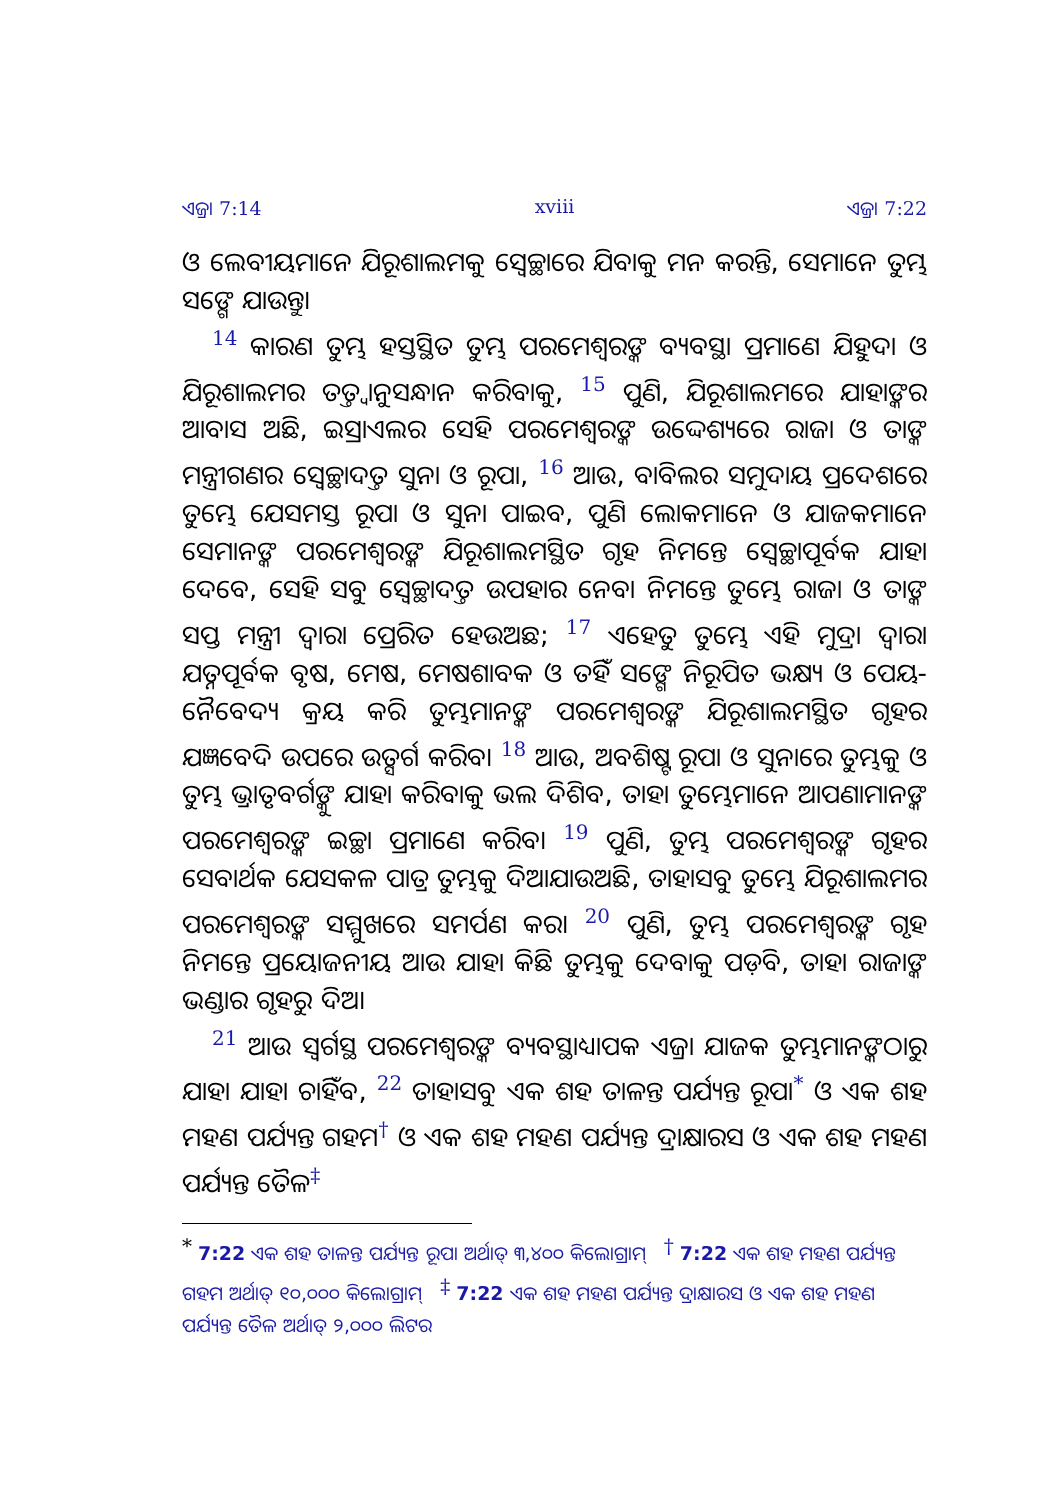ଏଜ୍ରା 7:14 xviii ଏଜ୍ରା 7:22
ଓ ଲେବୀୟମାନେ ଯିରୂଶାଲମକୁ ସ୍ୱେଚ୍ଛାରେ ଯିବାକୁ ମନ କରନ୍ତି, ସେମାନେ ତୁମ୍ଭ ସଙ୍ଗେ ଯାଉନ୍ତୁ।
<sup>14</sup> କାରଣ ତୁମ୍ଭ ହସ୍ତସ୍ଥିତ ତୁମ୍ଭ ପରମେଶ୍ୱରଙ୍କ ବ୍ୟବସ୍ଥା ପ୍ରମାଣେ ଯିହୁଦା ଓ ଯିରୂଶାଲମର ତତ୍ତ୍ୱାନୁସନ୍ଧାନ କରିବାକୁ, <sup>15</sup> ପୁଣି, ଯିରୂଶାଲମରେ ଯାହାଙ୍କର ଆବାସ ଅଛି, ଇସ୍ରାଏଲର ସେହି ପରମେଶ୍ୱରଙ୍କ ଉଦ୍ଦେଶ୍ୟରେ ରାଜା ଓ ତାଙ୍କ ମନ୍ତ୍ରୀଗଣର ସ୍ୱେଚ୍ଛାଦତ୍ତ ସୁନା ଓ ରୂପା, <sup>16</sup> ଆଉ, ବାବିଲର ସମୁଦାୟ ପ୍ରଦେଶରେ ତୁମ୍ଭେ ଯେସମସ୍ତ ରୂପା ଓ ସୁନା ପାଇବ, ପୁଣି ଲୋକମାନେ ଓ ଯାଜକମାନେ ସେମାନଙ୍କ ପରମେଶ୍ୱରଙ୍କ ଯିରୂଶାଲମସ୍ଥିତ ଗୃହ ନିମନ୍ତେ ସ୍ୱେଚ୍ଛାପୂର୍ବକ ଯାହା ଦେବେ, ସେହି ସବୁ ସ୍ୱେଚ୍ଛାଦତ୍ତ ଉପହାର ନେବା ନିମନ୍ତେ ତୁମ୍ଭେ ରାଜା ଓ ତାଙ୍କ ସପ୍ତ ମନ୍ତ୍ରୀ ଦ୍ୱାରା ପ୍ରେରିତ ହେଉଅଛ; <sup>17</sup> ଏହେତୁ ତୁମ୍ଭେ ଏହି ମୁଦ୍ରା ଦ୍ୱାରା ଯତ୍ନପୂର୍ବକ ବୃଷ, ମେଷ, ମେଷଶାବକ ଓ ତହିଁ ସଙ୍ଗେ ନିରୂପିତ ଭକ୍ଷ୍ୟ ଓ ପେୟ-ନୈବେଦ୍ୟ କ୍ରୟ କରି ତୁମ୍ଭମାନଙ୍କ ପରମେଶ୍ୱରଙ୍କ ଯିରୂଶାଲମସ୍ଥିତ ଗୃହର ଯଜ୍ଞବେଦି ଉପରେ ଉତ୍ସର୍ଗ କରିବ। <sup>18</sup> ଆଉ, ଅବଶିଷ୍ଟ ରୂପା ଓ ସୁନାରେ ତୁମ୍ଭକୁ ଓ ତୁମ୍ଭ ଭ୍ରାତୃବର୍ଗଙ୍କୁ ଯାହା କରିବାକୁ ଭଲ ଦିଶିବ, ତାହା ତୁମ୍ଭେମାନେ ଆପଣାମାନଙ୍କ ପରମେଶ୍ୱରଙ୍କ ଇଚ୍ଛା ପ୍ରମାଣେ କରିବ। <sup>19</sup> ପୁଣି, ତୁମ୍ଭ ପରମେଶ୍ୱରଙ୍କ ଗୃହର ସେବାର୍ଥକ ଯେସକଳ ପାତ୍ର ତୁମ୍ଭକୁ ଦିଆଯାଉଅଛି, ତାହାସବୁ ତୁମ୍ଭେ ଯିରୂଶାଲମର ପରମେଶ୍ୱରଙ୍କ ସମ୍ମୁଖରେ ସମର୍ପଣ କର। <sup>20</sup> ପୁଣି, ତୁମ୍ଭ ପରମେଶ୍ୱରଙ୍କ ଗୃହ ନିମନ୍ତେ ପ୍ରୟୋଜନୀୟ ଆଉ ଯାହା କିଛି ତୁମ୍ଭକୁ ଦେବାକୁ ପଡ଼ିବ, ତାହା ରାଜାଙ୍କ ଭଣ୍ଡାର ଗୃହରୁ ଦିଅ।
<sup>21</sup> ଆଉ ସ୍ୱର୍ଗସ୍ଥ ପରମେଶ୍ୱରଙ୍କ ବ୍ୟବସ୍ଥାଧ୍ୟାପକ ଏଜ୍ରା ଯାଜକ ତୁମ୍ଭମାନଙ୍କଠାରୁ ଯାହା ଯାହା ଚାହିଁବ, <sup>22</sup> ତାହାସବୁ ଏକ ଶହ ତାଳନ୍ତ ପର୍ଯ୍ୟନ୍ତ ରୂପା<sup>*</sup> ଓ ଏକ ଶହ ମହଣ ପର୍ଯ୍ୟନ୍ତ ଗହମ<sup>†</sup> ଓ ଏକ ଶହ ମହଣ ପର୍ଯ୍ୟନ୍ତ ଦ୍ରାକ୍ଷାରସ ଓ ଏକ ଶହ ମହଣ ପର୍ଯ୍ୟନ୍ତ ତୈଳ<sup>‡</sup>
<sup>*</sup> 7:22 ଏକ ଶହ ତାଳନ୍ତ ପର୍ଯ୍ୟନ୍ତ ରୂପା ଅର୍ଥାତ୍ ୩,୪୦୦ କିଲୋଗ୍ରାମ୍ <sup>†</sup> 7:22 ଏକ ଶହ ମହଣ ପର୍ଯ୍ୟନ୍ତ ଗହମ ଅର୍ଥାତ୍ ୧୦,୦୦୦ କିଲୋଗ୍ରାମ୍ <sup>‡</sup> 7:22 ଏକ ଶହ ମହଣ ପର୍ଯ୍ୟନ୍ତ ଦ୍ରାକ୍ଷାରସ ଓ ଏକ ଶହ ମହଣ ପର୍ଯ୍ୟନ୍ତ ତୈଳ ଅର୍ଥାତ୍ ୨,୦୦୦ ଲିଟର